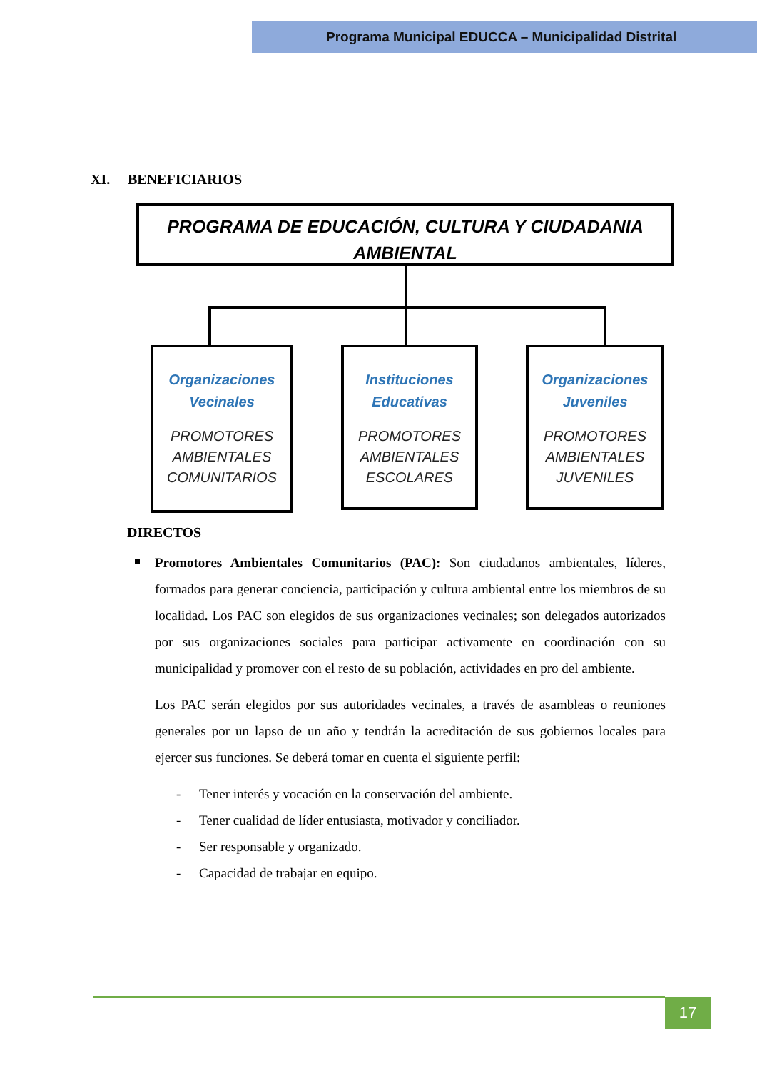Programa Municipal EDUCCA – Municipalidad Distrital
XI. BENEFICIARIOS
PROGRAMA DE EDUCACIÓN, CULTURA Y CIUDADANIA
AMBIENTAL
Organizaciones Vecinales
PROMOTORES AMBIENTALES COMUNITARIOS
Instituciones Educativas
PROMOTORES AMBIENTALES ESCOLARES
Organizaciones Juveniles
PROMOTORES AMBIENTALES JUVENILES
DIRECTOS
Promotores Ambientales Comunitarios (PAC): Son ciudadanos ambientales, líderes, formados para generar conciencia, participación y cultura ambiental entre los miembros de su localidad. Los PAC son elegidos de sus organizaciones vecinales; son delegados autorizados por sus organizaciones sociales para participar activamente en coordinación con su municipalidad y promover con el resto de su población, actividades en pro del ambiente.
Los PAC serán elegidos por sus autoridades vecinales, a través de asambleas o reuniones generales por un lapso de un año y tendrán la acreditación de sus gobiernos locales para ejercer sus funciones. Se deberá tomar en cuenta el siguiente perfil:
- Tener interés y vocación en la conservación del ambiente.
- Tener cualidad de líder entusiasta, motivador y conciliador.
- Ser responsable y organizado.
- Capacidad de trabajar en equipo.
17